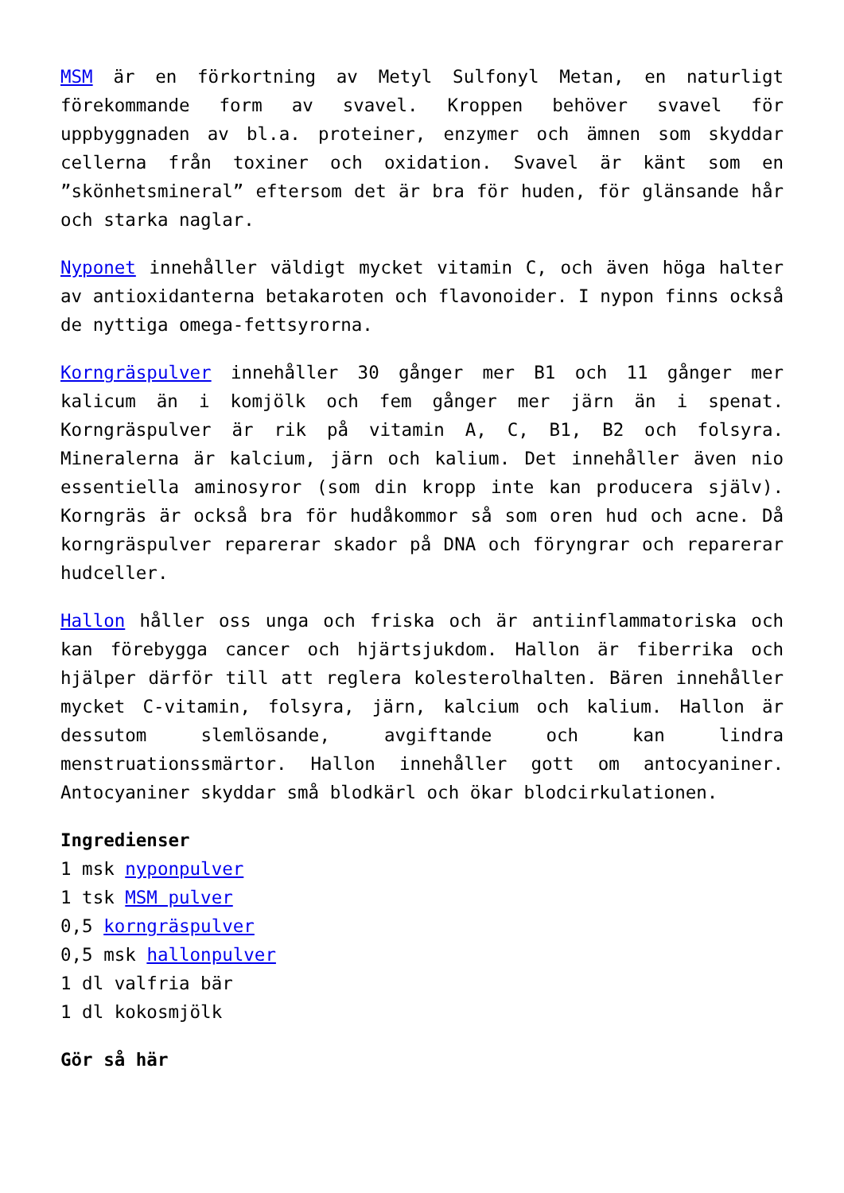MSM är en förkortning av Metyl Sulfonyl Metan, en naturligt förekommande form av svavel. Kroppen behöver svavel för uppbyggnaden av bl.a. proteiner, enzymer och ämnen som skyddar cellerna från toxiner och oxidation. Svavel är känt som en ”skönhetsmineral” eftersom det är bra för huden, för glänsande hår och starka naglar.
Nyponet innehåller väldigt mycket vitamin C, och även höga halter av antioxidanterna betakaroten och flavonoider. I nypon finns också de nyttiga omega-fettsyrorna.
Korngräspulver innehåller 30 gånger mer B1 och 11 gånger mer kalicum än i komjölk och fem gånger mer järn än i spenat. Korngräspulver är rik på vitamin A, C, B1, B2 och folsyra. Mineralerna är kalcium, järn och kalium. Det innehåller även nio essentiella aminosyror (som din kropp inte kan producera själv). Korngräs är också bra för hudåkommor så som oren hud och acne. Då korngräspulver reparerar skador på DNA och föryngrar och reparerar hudceller.
Hallon håller oss unga och friska och är antiinflammatoriska och kan förebygga cancer och hjärtsjukdom. Hallon är fiberrika och hjälper därför till att reglera kolesterolhalten. Bären innehåller mycket C-vitamin, folsyra, järn, kalcium och kalium. Hallon är dessutom slemlösande, avgiftande och kan lindra menstruationssmärtor. Hallon innehåller gott om antocyaniner. Antocyaniner skyddar små blodkärl och ökar blodcirkulationen.
Ingredienser
1 msk nyponpulver
1 tsk MSM pulver
0,5 korngräspulver
0,5 msk hallonpulver
1 dl valfria bär
1 dl kokosmjölk
Gör så här